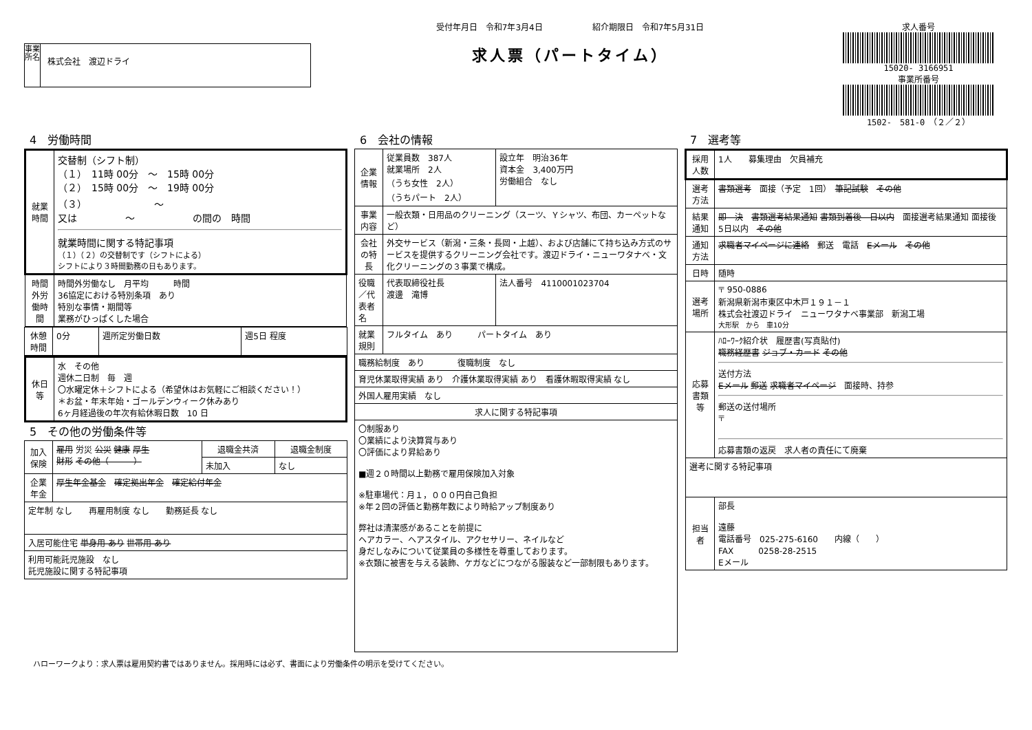事業所名
株式会社　渡辺ドライ
受付年月日　令和7年3月4日　　　　　　紹介期限日　令和7年5月31日
求人票（パートタイム）
求人番号
15020- 3166951
事業所番号
1502-　581-0　（２／２）
4　労働時間
| 就業時間 | 交替制（シフト制） （１） 11時 00分 ～ 15時 00分 （２） 15時 00分 ～ 19時 00分 （３） ～ 又は ～ の間の 時間 就業時間に関する特記事項 （１）（２）の交替制です（シフトによる） シフトにより３時間勤務の日もあります。 |
| 時間外労働時間 | 時間外労働なし 月平均 時間 36協定における特別条項 あり 特別な事情・期間等 業務がひっぱくした場合 |
| 休憩時間 | 0分 | 週所定労働日数 | 週5日 程度 |
| 休日等 | 水 その他 週休二日制 毎 週 〇水曜定休＋シフトによる（希望休はお気軽にご相談ください！） ＊お盆・年末年始・ゴールデンウィーク休みあり 6ヶ月経過後の年次有給休暇日数 10 日 |
5　その他の労働条件等
| 加入保険 | 雇用 労災 公災 健康 厚生 財形 その他（ ） | 退職金共済 | 退職金制度 |
| | | 未加入 | なし |
| 企業年金 | 厚生年金基金 確定拠出年金 確定給付年金 | | |
| 定年制 なし 再雇用制度 なし 勤務延長 なし | | | |
| 入居可能住宅 単身用 あり 世帯用 あり | | | |
| 利用可能託児施設 なし 託児施設に関する特記事項 | | | |
6　会社の情報
| 企業情報 | 従業員数 387人 就業場所 2人 （うち女性 2人） （うちパート 2人） | 設立年 明治36年 資本金 3,400万円 労働組合 なし |
| 事業内容 | 一般衣類・日用品のクリーニング（スーツ、Ｙシャツ、布団、カーペットなど） | |
| 会社の特長 | 外交サービス（新潟・三条・長岡・上越）、および店舗にて持ち込み方式のサービスを提供するクリーニング会社です。渡辺ドライ・ニューワタナベ・文化クリーニングの３事業で構成。 | |
| 役職／代表者名 | 代表取締役社長 渡邊 滝博 | 法人番号 4110001023704 |
| 就業規則 | フルタイム あり パートタイム あり | |
| 職務給制度 あり 復職制度 なし | | |
| 育児休業取得実績 あり 介護休業取得実績 あり 看護休暇取得実績 なし | | |
| 外国人雇用実績 なし | | |
| 求人に関する特記事項 | | |
| 〇制服あり 〇業績により決算賞与あり 〇評価により昇給あり ■週２０時間以上勤務で雇用保険加入対象 ※駐車場代：月１，０００円自己負担 ※年２回の評価と勤務年数により時給アップ制度あり 弊社は清潔感があることを前提に ヘアカラー、ヘアスタイル、アクセサリー、ネイルなど 身だしなみについて従業員の多様性を尊重しております。 ※衣類に被害を与える装飾、ケガなどにつながる服装など一部制限もあります。 | | |
7　選考等
| 採用人数 | 1人 募集理由 欠員補充 |
| 選考方法 | 書類選考 面接（予定 1回） 筆記試験 その他 |
| 結果通知 | 即 決 書類選考結果通知 書類到着後 日以内 面接選考結果通知 面接後 5日以内 その他 |
| 通知方法 | 求職者マイページに連絡 郵送 電話 Eメール その他 |
| 日時 | 随時 |
| 選考場所 | 〒 950-0886 新潟県新潟市東区中木戸１９１－１ 株式会社渡辺ドライ ニューワタナベ事業部 新潟工場 大形駅 から 車10分 |
| 応募書類等 | ﾊﾛｰﾜｰｸ紹介状 履歴書(写真貼付) 職務経歴書 ジョブ・カード その他 送付方法 Eメール 郵送 求職者マイページ 面接時、持参 郵送の送付場所 〒 応募書類の返戻 求人者の責任にて廃棄 |
| 選考に関する特記事項 | |
| 担当者 | 部長 遠藤 電話番号 025-275-6160 内線（ ） FAX 0258-28-2515 Eメール |
ハローワークより：求人票は雇用契約書ではありません。採用時には必ず、書面により労働条件の明示を受けてください。